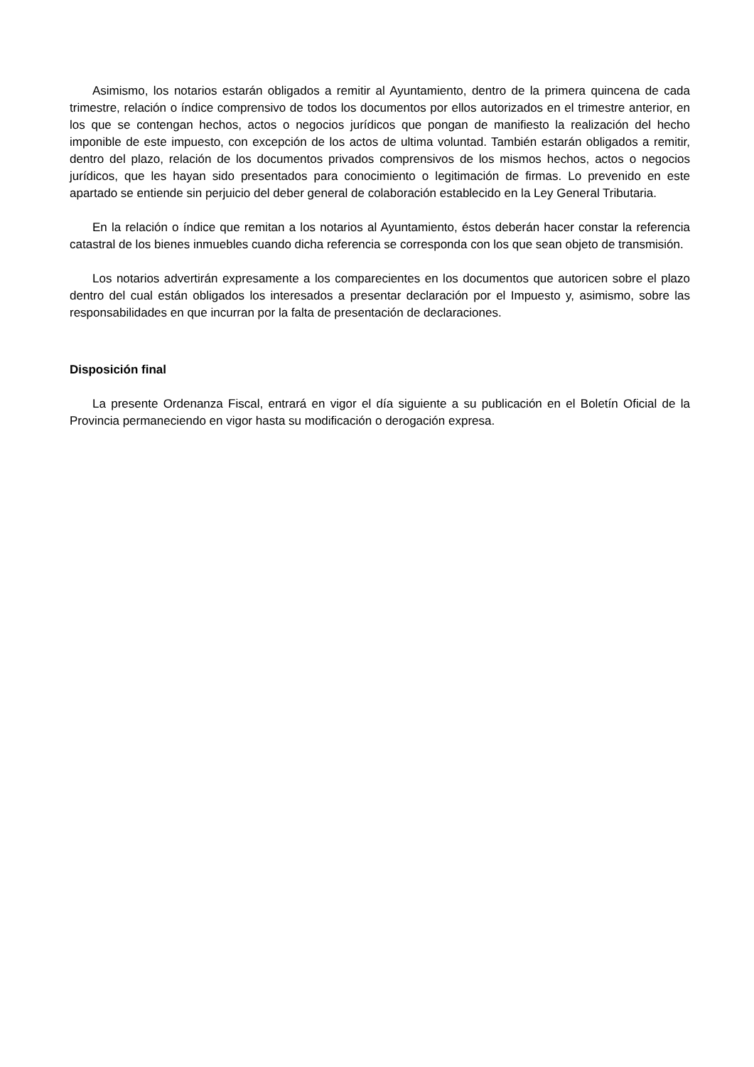Asimismo, los notarios estarán obligados a remitir al Ayuntamiento, dentro de la primera quincena de cada trimestre, relación o índice comprensivo de todos los documentos por ellos autorizados en el trimestre anterior, en los que se contengan hechos, actos o negocios jurídicos que pongan de manifiesto la realización del hecho imponible de este impuesto, con excepción de los actos de ultima voluntad. También estarán obligados a remitir, dentro del plazo, relación de los documentos privados comprensivos de los mismos hechos, actos o negocios jurídicos, que les hayan sido presentados para conocimiento o legitimación de firmas. Lo prevenido en este apartado se entiende sin perjuicio del deber general de colaboración establecido en la Ley General Tributaria.
En la relación o índice que remitan a los notarios al Ayuntamiento, éstos deberán hacer constar la referencia catastral de los bienes inmuebles cuando dicha referencia se corresponda con los que sean objeto de transmisión.
Los notarios advertirán expresamente a los comparecientes en los documentos que autoricen sobre el plazo dentro del cual están obligados los interesados a presentar declaración por el Impuesto y, asimismo, sobre las responsabilidades en que incurran por la falta de presentación de declaraciones.
Disposición final
La presente Ordenanza Fiscal, entrará en vigor el día siguiente a su publicación en el Boletín Oficial de la Provincia permaneciendo en vigor hasta su modificación o derogación expresa.